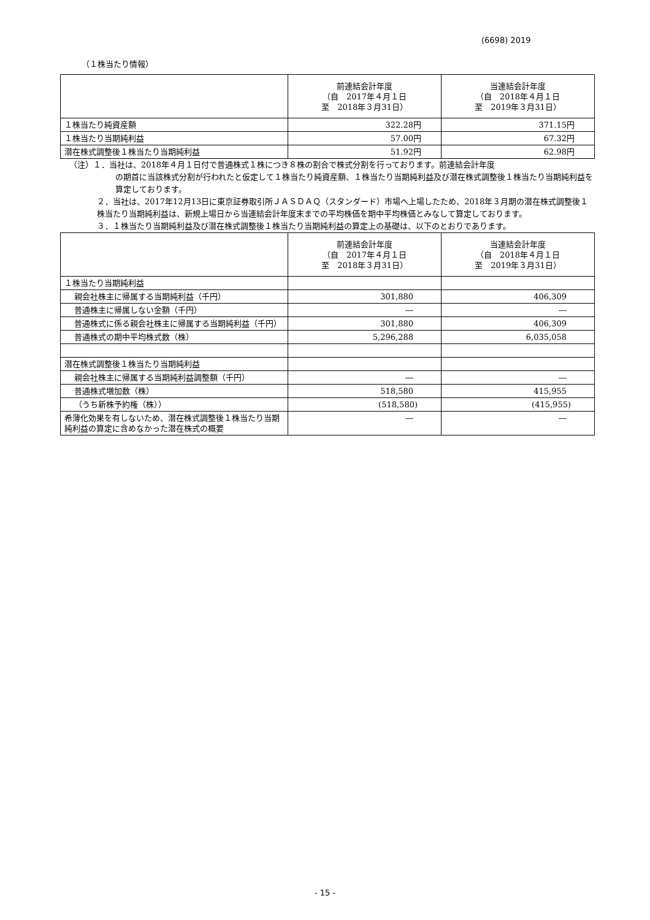(6698) 2019
（１株当たり情報）
| | 前連結会計年度 （自 2017年４月１日 至 2018年３月31日） | 当連結会計年度 （自 2018年４月１日 至 2019年３月31日） |
| --- | --- | --- |
| １株当たり純資産額 | 322.28円 | 371.15円 |
| １株当たり当期純利益 | 57.00円 | 67.32円 |
| 潜在株式調整後１株当たり当期純利益 | 51.92円 | 62.98円 |
（注）１．当社は、2018年４月１日付で普通株式１株につき８株の割合で株式分割を行っております。前連結会計年度
の期首に当該株式分割が行われたと仮定して１株当たり純資産額、１株当たり当期純利益及び潜在株式調整後１株当たり当期純利益を算定しております。
２．当社は、2017年12月13日に東京証券取引所ＪＡＳＤＡＱ（スタンダード）市場へ上場したため、2018年３月期の潜在株式調整後１株当たり当期純利益は、新規上場日から当連結会計年度末までの平均株価を期中平均株価とみなして算定しております。
３．１株当たり当期純利益及び潜在株式調整後１株当たり当期純利益の算定上の基礎は、以下のとおりであります。
| | 前連結会計年度 （自 2017年４月１日 至 2018年３月31日） | 当連結会計年度 （自 2018年４月１日 至 2019年３月31日） |
| --- | --- | --- |
| １株当たり当期純利益 | | |
| 親会社株主に帰属する当期純利益（千円） | 301,880 | 406,309 |
| 普通株主に帰属しない金額（千円） | ― | ― |
| 普通株式に係る親会社株主に帰属する当期純利益（千円） | 301,880 | 406,309 |
| 普通株式の期中平均株式数（株） | 5,296,288 | 6,035,058 |
| 潜在株式調整後１株当たり当期純利益 | | |
| 親会社株主に帰属する当期純利益調整額（千円） | ― | ― |
| 普通株式増加数（株） | 518,580 | 415,955 |
| （うち新株予約権（株）） | (518,580) | (415,955) |
| 希薄化効果を有しないため、潜在株式調整後１株当たり当期純利益の算定に含めなかった潜在株式の概要 | ― | ― |
- 15 -